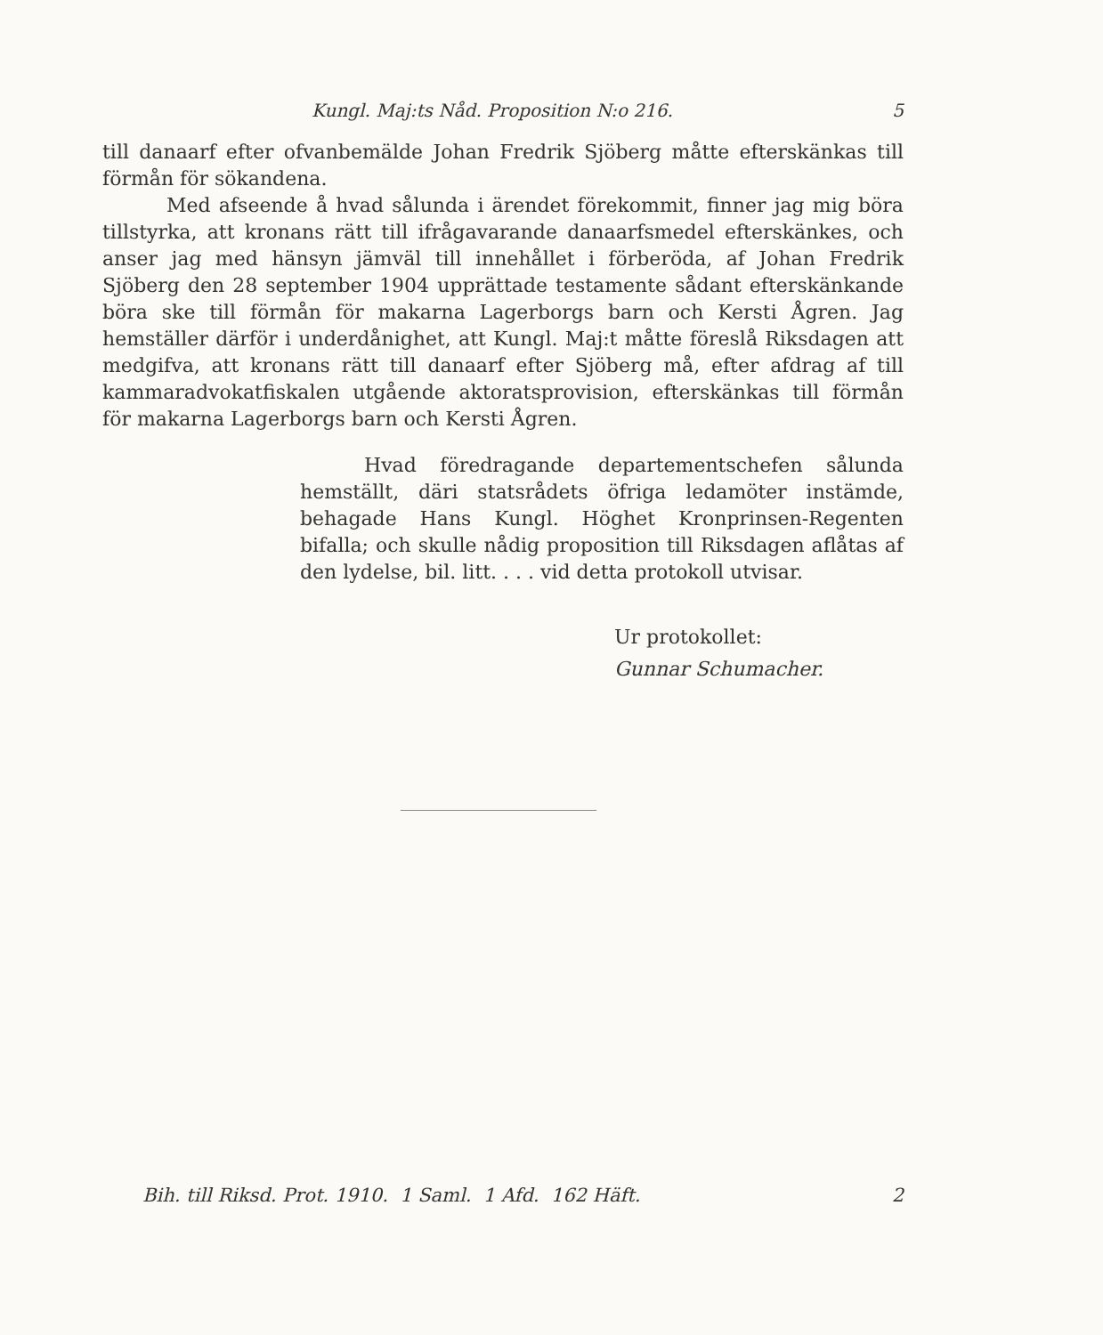Kungl. Maj:ts Nåd. Proposition N:o 216. 5
till danaarf efter ofvanbemälde Johan Fredrik Sjöberg måtte efterskänkas till förmån för sökandena.
Med afseende å hvad sålunda i ärendet förekommit, finner jag mig böra tillstyrka, att kronans rätt till ifrågavarande danaarfsmedel efterskänkes, och anser jag med hänsyn jämväl till innehållet i förberöda, af Johan Fredrik Sjöberg den 28 september 1904 upprättade testamente sådant efterskänkande böra ske till förmån för makarna Lagerborgs barn och Kersti Ågren. Jag hemställer därför i underdånighet, att Kungl. Maj:t måtte föreslå Riksdagen att medgifva, att kronans rätt till danaarf efter Sjöberg må, efter afdrag af till kammaradvokatfiskalen utgående aktoratsprovision, efterskänkas till förmån för makarna Lagerborgs barn och Kersti Ågren.
Hvad föredragande departementschefen sålunda hemställt, däri statsrådets öfriga ledamöter instämde, behagade Hans Kungl. Höghet Kronprinsen-Regenten bifalla; och skulle nådig proposition till Riksdagen aflåtas af den lydelse, bil. litt. . . . vid detta protokoll utvisar.
Ur protokollet:
Gunnar Schumacher.
Bih. till Riksd. Prot. 1910. 1 Saml. 1 Afd. 162 Häft. 2